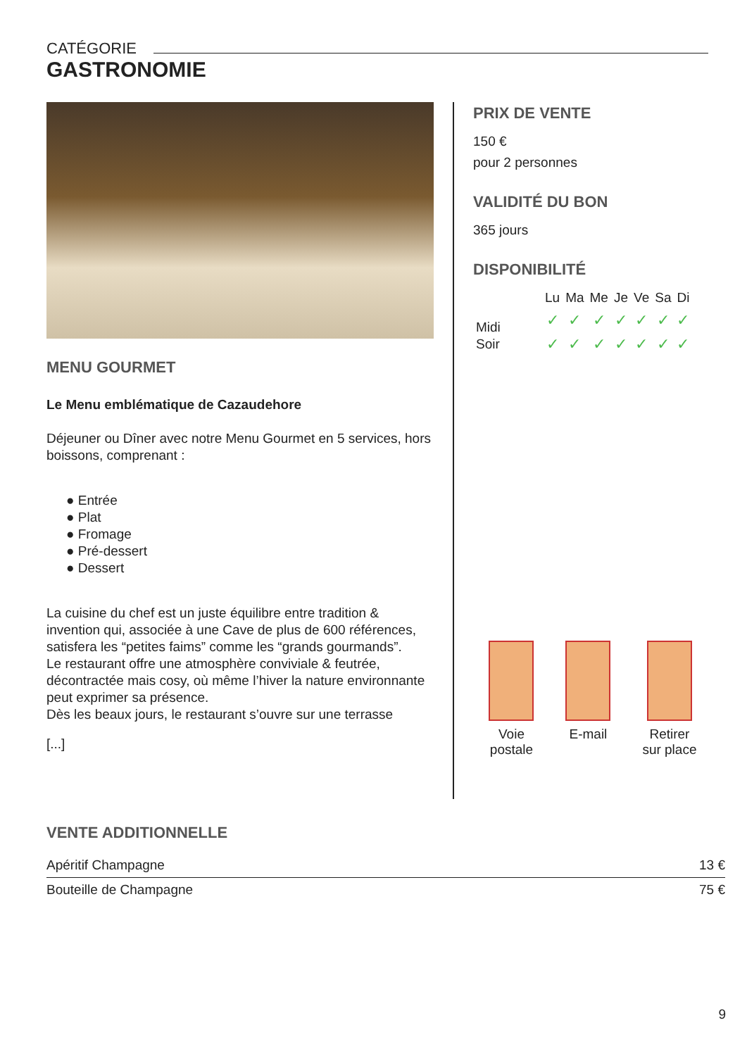CATÉGORIE
GASTRONOMIE
MENU GOURMET
Le Menu emblématique de Cazaudehore
Déjeuner ou Dîner avec notre Menu Gourmet en 5 services, hors boissons, comprenant :
● Entrée
● Plat
● Fromage
● Pré-dessert
● Dessert
La cuisine du chef est un juste équilibre entre tradition & invention qui, associée à une Cave de plus de 600 références, satisfera les “petites faims” comme les “grands gourmands”.
Le restaurant offre une atmosphère conviviale & feutrée, décontractée mais cosy, où même l’hiver la nature environnante peut exprimer sa présence.
Dès les beaux jours, le restaurant s’ouvre sur une terrasse
[...]
PRIX DE VENTE
150 €
pour 2 personnes
VALIDITÉ DU BON
365 jours
DISPONIBILITÉ
| | Lu | Ma | Me | Je | Ve | Sa | Di |
| --- | --- | --- | --- | --- | --- | --- | --- |
| Midi | ✓ | ✓ | ✓ | ✓ | ✓ | ✓ | ✓ |
| Soir | ✓ | ✓ | ✓ | ✓ | ✓ | ✓ | ✓ |
Voie
postale
E-mail Retirer
sur place
VENTE ADDITIONNELLE
| Apéritif Champagne | 13 € |
| Bouteille de Champagne | 75 € |
9